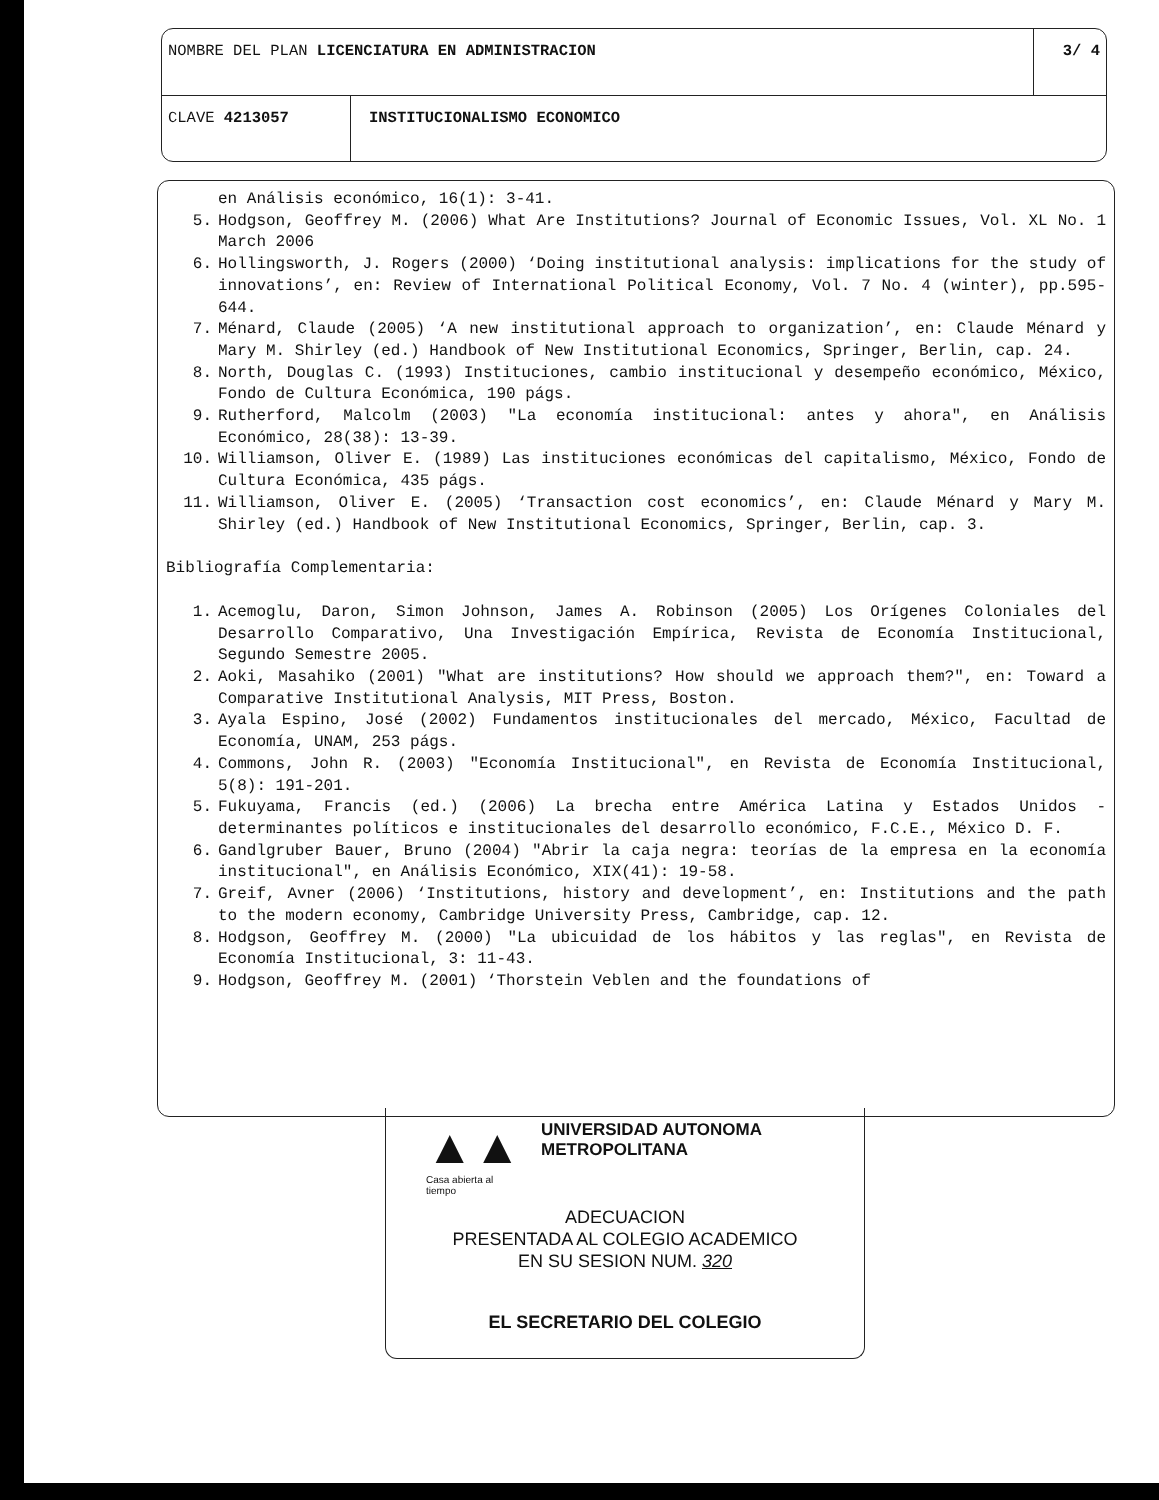NOMBRE DEL PLAN LICENCIATURA EN ADMINISTRACION
3/ 4
CLAVE 4213057 INSTITUCIONALISMO ECONOMICO
en Análisis económico, 16(1): 3-41.
5. Hodgson, Geoffrey M. (2006) What Are Institutions? Journal of Economic Issues, Vol. XL No. 1 March 2006
6. Hollingsworth, J. Rogers (2000) ‘Doing institutional analysis: implications for the study of innovations’, en: Review of International Political Economy, Vol. 7 No. 4 (winter), pp.595-644.
7. Ménard, Claude (2005) ‘A new institutional approach to organization’, en: Claude Ménard y Mary M. Shirley (ed.) Handbook of New Institutional Economics, Springer, Berlin, cap. 24.
8. North, Douglas C. (1993) Instituciones, cambio institucional y desempeño económico, México, Fondo de Cultura Económica, 190 págs.
9. Rutherford, Malcolm (2003) "La economía institucional: antes y ahora", en Análisis Económico, 28(38): 13-39.
10. Williamson, Oliver E. (1989) Las instituciones económicas del capitalismo, México, Fondo de Cultura Económica, 435 págs.
11. Williamson, Oliver E. (2005) ‘Transaction cost economics’, en: Claude Ménard y Mary M. Shirley (ed.) Handbook of New Institutional Economics, Springer, Berlin, cap. 3.
Bibliografía Complementaria:
1. Acemoglu, Daron, Simon Johnson, James A. Robinson (2005) Los Orígenes Coloniales del Desarrollo Comparativo, Una Investigación Empírica, Revista de Economía Institucional, Segundo Semestre 2005.
2. Aoki, Masahiko (2001) "What are institutions? How should we approach them?", en: Toward a Comparative Institutional Analysis, MIT Press, Boston.
3. Ayala Espino, José (2002) Fundamentos institucionales del mercado, México, Facultad de Economía, UNAM, 253 págs.
4. Commons, John R. (2003) "Economía Institucional", en Revista de Economía Institucional, 5(8): 191-201.
5. Fukuyama, Francis (ed.) (2006) La brecha entre América Latina y Estados Unidos - determinantes políticos e institucionales del desarrollo económico, F.C.E., México D. F.
6. Gandlgruber Bauer, Bruno (2004) "Abrir la caja negra: teorías de la empresa en la economía institucional", en Análisis Económico, XIX(41): 19-58.
7. Greif, Avner (2006) ‘Institutions, history and development’, en: Institutions and the path to the modern economy, Cambridge University Press, Cambridge, cap. 12.
8. Hodgson, Geoffrey M. (2000) "La ubicuidad de los hábitos y las reglas", en Revista de Economía Institucional, 3: 11-43.
9. Hodgson, Geoffrey M. (2001) ‘Thorstein Veblen and the foundations of
▲▲
Casa abierta al tiempo
UNIVERSIDAD AUTONOMA METROPOLITANA
ADECUACION
PRESENTADA AL COLEGIO ACADEMICO
EN SU SESION NUM. 320
EL SECRETARIO DEL COLEGIO